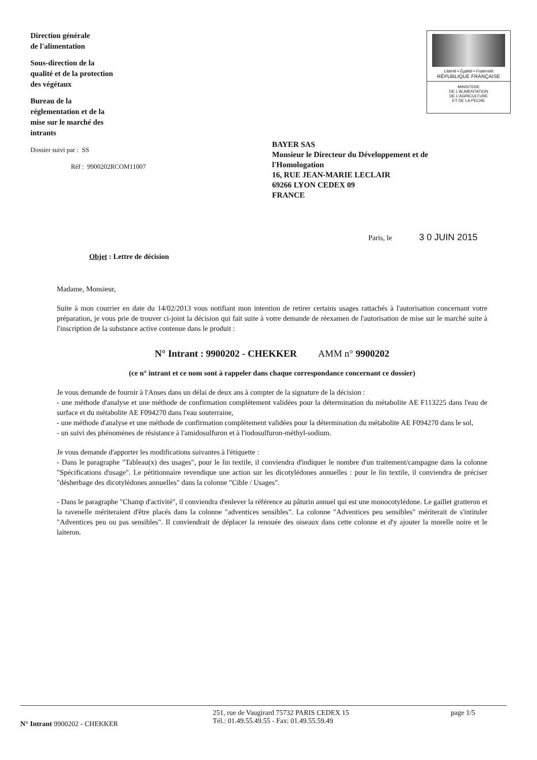Direction générale
de l'alimentation
Sous-direction de la
qualité et de la protection
des végétaux
Bureau de la
réglementation et de la
mise sur le marché des
intrants
Dossier suivi par : SS
Réf : 9900202RCOM11007
Liberté • Égalité • Fraternité
RÉPUBLIQUE FRANÇAISE
MINISTERE
DE L'ALIMENTATION
DE L'AGRICULTURE
ET DE LA PECHE
BAYER SAS
Monsieur le Directeur du Développement et de
l'Homologation
16, RUE JEAN-MARIE LECLAIR
69266 LYON CEDEX 09
FRANCE
Paris, le 3 0 JUIN 2015
Objet : Lettre de décision
Madame, Monsieur,
Suite à mon courrier en date du 14/02/2013 vous notifiant mon intention de retirer certains usages rattachés à l'autorisation concernant votre préparation, je vous prie de trouver ci-joint la décision qui fait suite à votre demande de réexamen de l'autorisation de mise sur le marché suite à l'inscription de la substance active contenue dans le produit :
N° Intrant : 9900202 - CHEKKER AMM n° 9900202
(ce n° intrant et ce nom sont à rappeler dans chaque correspondance concernant ce dossier)
Je vous demande de fournir à l'Anses dans un délai de deux ans à compter de la signature de la décision :
- une méthode d'analyse et une méthode de confirmation complètement validées pour la détermination du métabolite AE F113225 dans l'eau de surface et du métabolite AE F094270 dans l'eau souterraine,
- une méthode d'analyse et une méthode de confirmation complètement validées pour la détermination du métabolite AE F094270 dans le sol,
- un suivi des phénomènes de résistance à l'amidosulfuron et à l'iodosulfuron-méthyl-sodium.
Je vous demande d'apporter les modifications suivantes à l'étiquette :
- Dans le paragraphe "Tableau(x) des usages", pour le lin textile, il conviendra d'indiquer le nombre d'un traitement/campagne dans la colonne "Spécifications d'usage". Le pétitionnaire revendique une action sur les dicotylédones annuelles : pour le lin textile, il conviendra de préciser "désherbage des dicotylédones annuelles" dans la colonne "Cible / Usages".
- Dans le paragraphe "Champ d'activité", il conviendra d'enlever la référence au pâturin annuel qui est une monocotylédone. Le gaillet gratteron et la ravenelle mériteraient d'être placés dans la colonne "adventices sensibles". La colonne "Adventices peu sensibles" mériterait de s'intituler "Adventices peu ou pas sensibles". Il conviendrait de déplacer la renouée des oiseaux dans cette colonne et d'y ajouter la morelle noire et le laiteron.
N° Intrant 9900202 - CHEKKER
251, rue de Vaugirard 75732 PARIS CEDEX 15
Tél.: 01.49.55.49.55 - Fax: 01.49.55.59.49
page 1/5